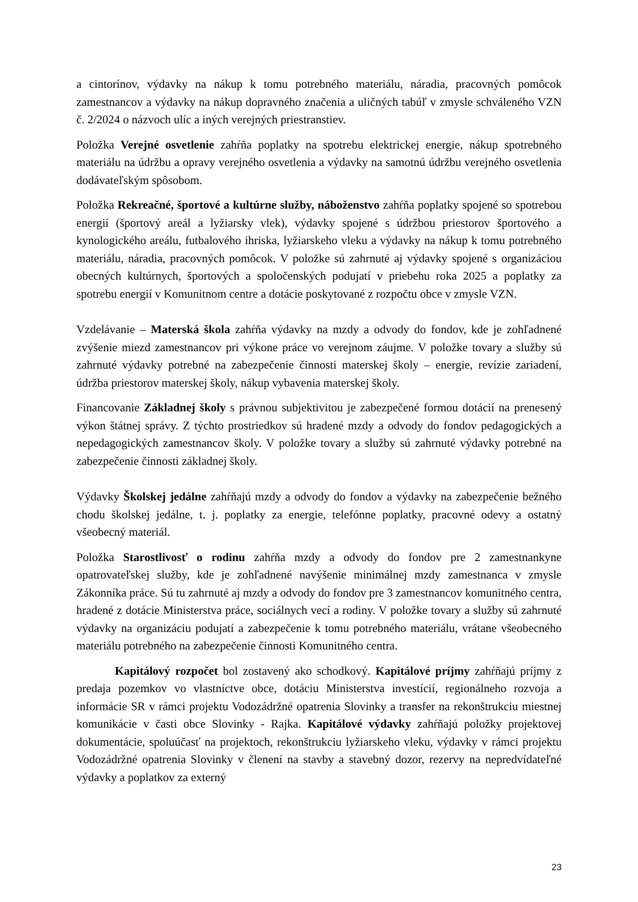a cintorínov, výdavky na nákup k tomu potrebného materiálu, náradia, pracovných pomôcok zamestnancov a výdavky na nákup dopravného značenia a uličných tabúľ v zmysle schváleného VZN č. 2/2024 o názvoch ulíc a iných verejných priestranstiev.
Položka Verejné osvetlenie zahŕňa poplatky na spotrebu elektrickej energie, nákup spotrebného materiálu na údržbu a opravy verejného osvetlenia a výdavky na samotnú údržbu verejného osvetlenia dodávateľským spôsobom.
Položka Rekreačné, športové a kultúrne služby, náboženstvo zahŕňa poplatky spojené so spotrebou energií (športový areál a lyžiarsky vlek), výdavky spojené s údržbou priestorov športového a kynologického areálu, futbalového ihriska, lyžiarskeho vleku a výdavky na nákup k tomu potrebného materiálu, náradia, pracovných pomôcok. V položke sú zahrnuté aj výdavky spojené s organizáciou obecných kultúrnych, športových a spoločenských podujatí v priebehu roka 2025 a poplatky za spotrebu energií v Komunitnom centre a dotácie poskytované z rozpočtu obce v zmysle VZN.
Vzdelávanie – Materská škola zahŕňa výdavky na mzdy a odvody do fondov, kde je zohľadnené zvýšenie miezd zamestnancov pri výkone práce vo verejnom záujme. V položke tovary a služby sú zahrnuté výdavky potrebné na zabezpečenie činnosti materskej školy – energie, revízie zariadení, údržba priestorov materskej školy, nákup vybavenia materskej školy.
Financovanie Základnej školy s právnou subjektivitou je zabezpečené formou dotácií na prenesený výkon štátnej správy. Z týchto prostriedkov sú hradené mzdy a odvody do fondov pedagogických a nepedagogických zamestnancov školy. V položke tovary a služby sú zahrnuté výdavky potrebné na zabezpečenie činnosti základnej školy.
Výdavky Školskej jedálne zahŕňajú mzdy a odvody do fondov a výdavky na zabezpečenie bežného chodu školskej jedálne, t. j. poplatky za energie, telefónne poplatky, pracovné odevy a ostatný všeobecný materiál.
Položka Starostlivosť o rodinu zahŕňa mzdy a odvody do fondov pre 2 zamestnankyne opatrovateľskej služby, kde je zohľadnené navýšenie minimálnej mzdy zamestnanca v zmysle Zákonníka práce. Sú tu zahrnuté aj mzdy a odvody do fondov pre 3 zamestnancov komunitného centra, hradené z dotácie Ministerstva práce, sociálnych vecí a rodiny. V položke tovary a služby sú zahrnuté výdavky na organizáciu podujatí a zabezpečenie k tomu potrebného materiálu, vrátane všeobecného materiálu potrebného na zabezpečenie činnosti Komunitného centra.
Kapitálový rozpočet bol zostavený ako schodkový. Kapitálové príjmy zahŕňajú príjmy z predaja pozemkov vo vlastníctve obce, dotáciu Ministerstva investícií, regionálneho rozvoja a informácie SR v rámci projektu Vodozádržné opatrenia Slovinky a transfer na rekonštrukciu miestnej komunikácie v časti obce Slovinky - Rajka. Kapitálové výdavky zahŕňajú položky projektovej dokumentácie, spoluúčasť na projektoch, rekonštrukciu lyžiarskeho vleku, výdavky v rámci projektu Vodozádržné opatrenia Slovinky v členení na stavby a stavebný dozor, rezervy na nepredvídateľné výdavky a poplatkov za externý
23